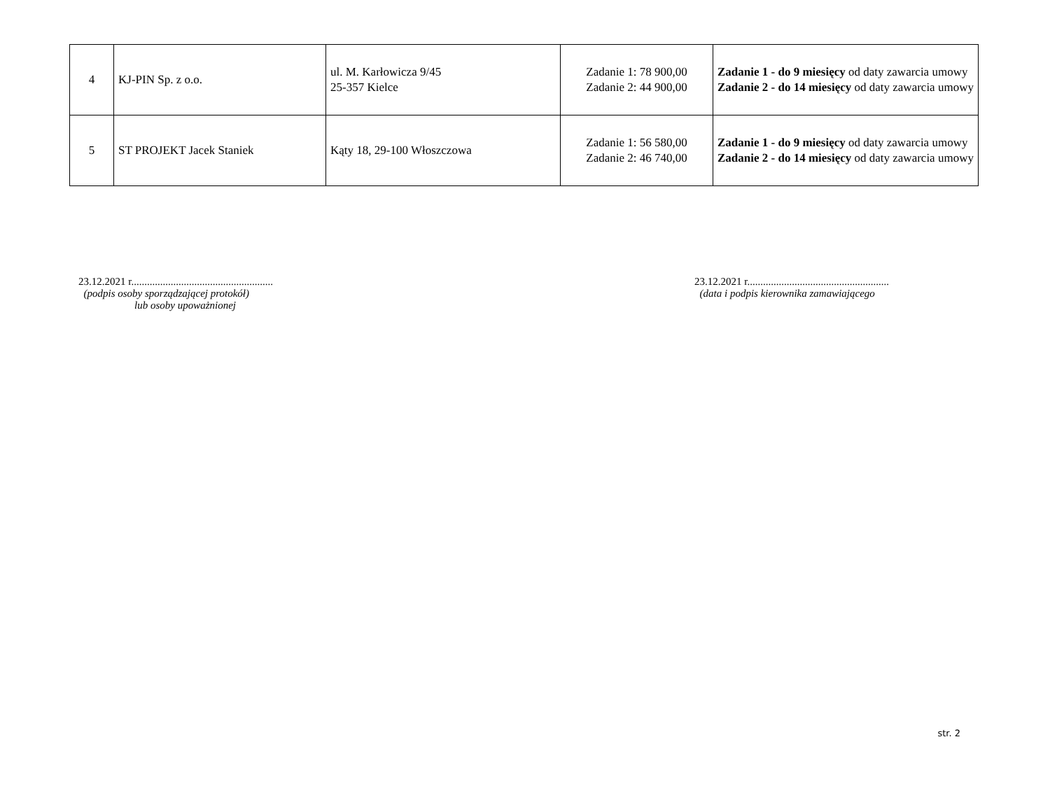| 4 | KJ-PIN Sp. z o.o. | ul. M. Karłowicza 9/45 25-357 Kielce | Zadanie 1: 78 900,00 Zadanie 2: 44 900,00 | Zadanie 1 - do 9 miesięcy od daty zawarcia umowy Zadanie 2 - do 14 miesięcy od daty zawarcia umowy |
| 5 | ST PROJEKT Jacek Staniek | Kąty 18, 29-100 Włoszczowa | Zadanie 1: 56 580,00 Zadanie 2: 46 740,00 | Zadanie 1 - do 9 miesięcy od daty zawarcia umowy Zadanie 2 - do 14 miesięcy od daty zawarcia umowy |
23.12.2021 r......................................................
(podpis osoby sporządzającej protokół)
lub osoby upoważnionej
23.12.2021 r......................................................
(data i podpis kierownika zamawiającego
str. 2